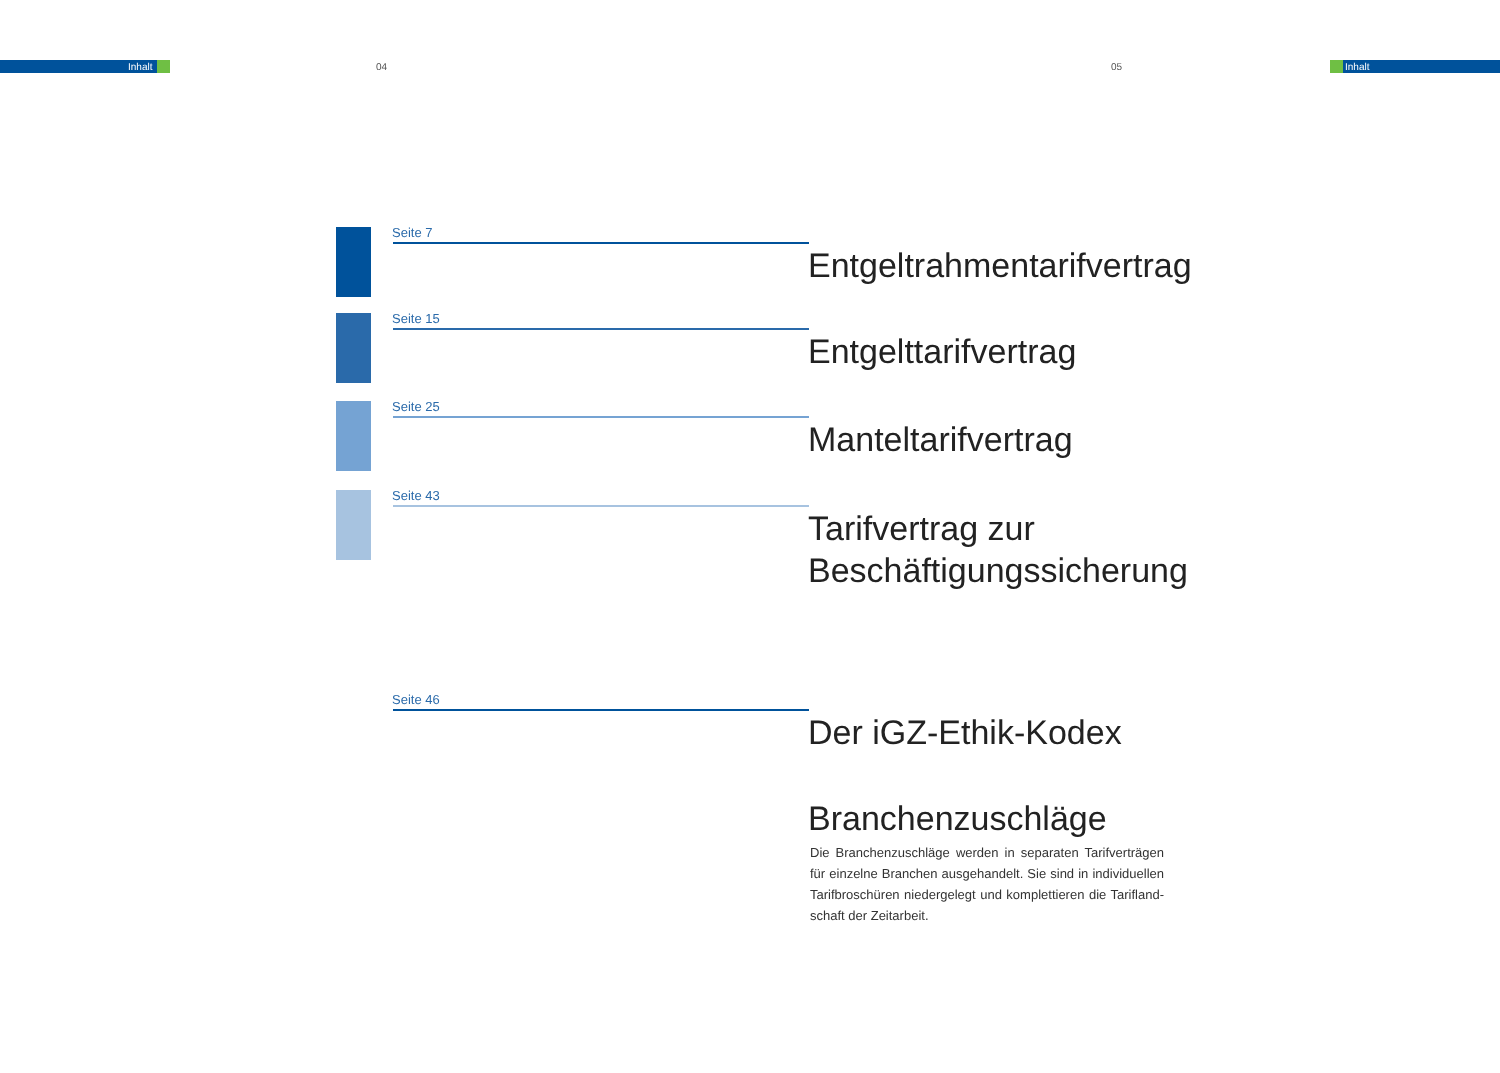Inhalt 04 05 Inhalt
Seite 7
Entgeltrahmentarifvertrag
Seite 15
Entgelttarifvertrag
Seite 25
Manteltarifvertrag
Seite 43
Tarifvertrag zur
Beschäftigungssicherung
Seite 46
Der iGZ-Ethik-Kodex
Branchenzuschläge
Die Branchenzuschläge werden in separaten Tarifverträgen für einzelne Branchen ausgehandelt. Sie sind in individuellen Tarifbroschüren niedergelegt und komplettieren die Tarifland-schaft der Zeitarbeit.